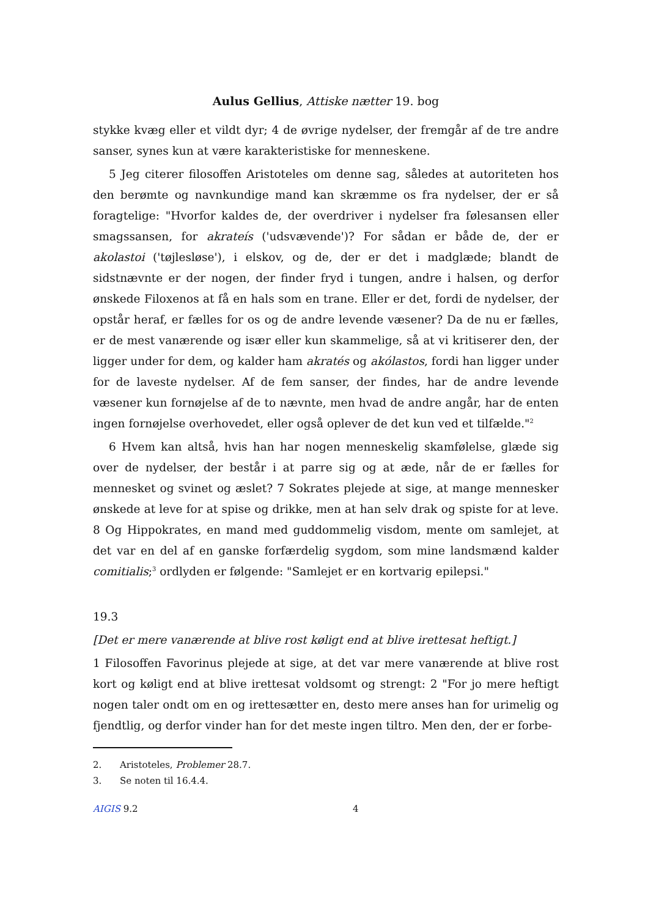Aulus Gellius, Attiske nætter 19. bog
stykke kvæg eller et vildt dyr; 4 de øvrige nydelser, der fremgår af de tre andre sanser, synes kun at være karakteristiske for menneskene.
5 Jeg citerer filosoffen Aristoteles om denne sag, således at autoriteten hos den berømte og navnkundige mand kan skræmme os fra nydelser, der er så foragtelige: "Hvorfor kaldes de, der overdriver i nydelser fra følesansen eller smagssansen, for akrateís ('udsvævende')? For sådan er både de, der er akolastoi ('tøjlesløse'), i elskov, og de, der er det i madglæde; blandt de sidstnævnte er der nogen, der finder fryd i tungen, andre i halsen, og derfor ønskede Filoxenos at få en hals som en trane. Eller er det, fordi de nydelser, der opstår heraf, er fælles for os og de andre levende væsener? Da de nu er fælles, er de mest vanærende og især eller kun skammelige, så at vi kritiserer den, der ligger under for dem, og kalder ham akratés og akólastos, fordi han ligger under for de laveste nydelser. Af de fem sanser, der findes, har de andre levende væsener kun fornøjelse af de to nævnte, men hvad de andre angår, har de enten ingen fornøjelse overhovedet, eller også oplever de det kun ved et tilfælde."<sup>2</sup>
6 Hvem kan altså, hvis han har nogen menneskelig skamfølelse, glæde sig over de nydelser, der består i at parre sig og at æde, når de er fælles for mennesket og svinet og æslet? 7 Sokrates plejede at sige, at mange mennesker ønskede at leve for at spise og drikke, men at han selv drak og spiste for at leve. 8 Og Hippokrates, en mand med guddommelig visdom, mente om samlejet, at det var en del af en ganske forfærdelig sygdom, som mine landsmænd kalder comitialis;<sup>3</sup> ordlyden er følgende: "Samlejet er en kortvarig epilepsi."
19.3
[Det er mere vanærende at blive rost køligt end at blive irettesat heftigt.]
1 Filosoffen Favorinus plejede at sige, at det var mere vanærende at blive rost kort og køligt end at blive irettesat voldsomt og strengt: 2 "For jo mere heftigt nogen taler ondt om en og irettesætter en, desto mere anses han for urimelig og fjendtlig, og derfor vinder han for det meste ingen tiltro. Men den, der er forbe-
2. Aristoteles, Problemer 28.7.
3. Se noten til 16.4.4.
AIGIS 9.2 4